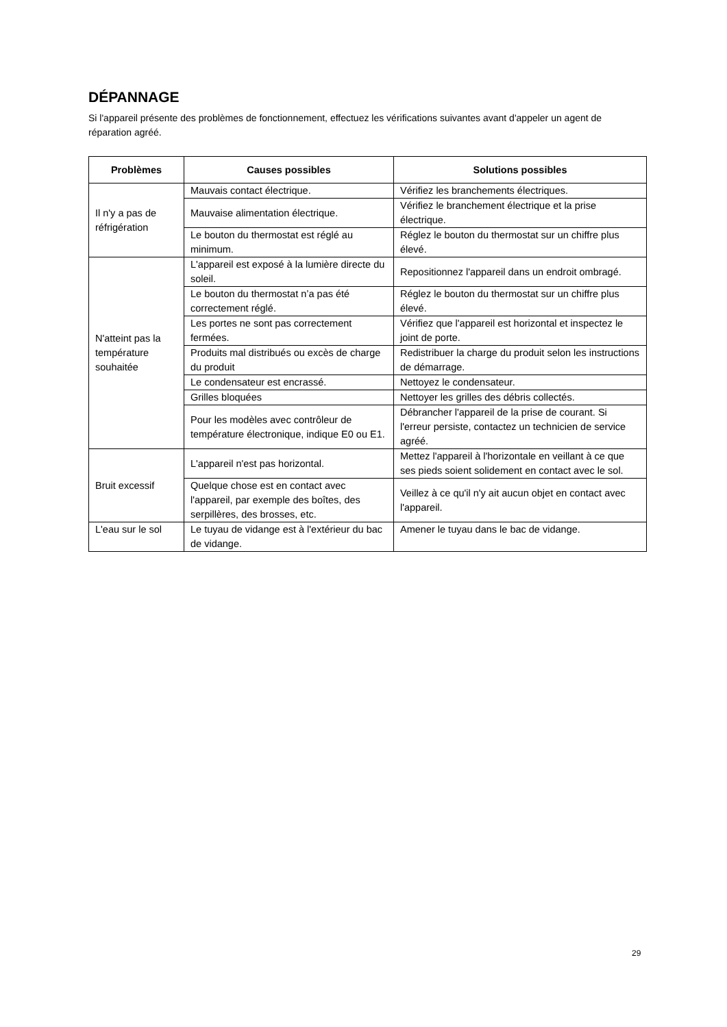DÉPANNAGE
Si l'appareil présente des problèmes de fonctionnement, effectuez les vérifications suivantes avant d'appeler un agent de réparation agréé.
| Problèmes | Causes possibles | Solutions possibles |
| --- | --- | --- |
| Il n'y a pas de réfrigération | Mauvais contact électrique. | Vérifiez les branchements électriques. |
| | Mauvaise alimentation électrique. | Vérifiez le branchement électrique et la prise électrique. |
| | Le bouton du thermostat est réglé au minimum. | Réglez le bouton du thermostat sur un chiffre plus élevé. |
| N'atteint pas la température souhaitée | L'appareil est exposé à la lumière directe du soleil. | Repositionnez l'appareil dans un endroit ombragé. |
| | Le bouton du thermostat n’a pas été correctement réglé. | Réglez le bouton du thermostat sur un chiffre plus élevé. |
| | Les portes ne sont pas correctement fermées. | Vérifiez que l'appareil est horizontal et inspectez le joint de porte. |
| | Produits mal distribués ou excès de charge du produit | Redistribuer la charge du produit selon les instructions de démarrage. |
| | Le condensateur est encrassé. | Nettoyez le condensateur. |
| | Grilles bloquées | Nettoyer les grilles des débris collectés. |
| | Pour les modèles avec contrôleur de température électronique, indique E0 ou E1. | Débrancher l'appareil de la prise de courant. Si l'erreur persiste, contactez un technicien de service agréé. |
| Bruit excessif | L'appareil n'est pas horizontal. | Mettez l'appareil à l'horizontale en veillant à ce que ses pieds soient solidement en contact avec le sol. |
| | Quelque chose est en contact avec l'appareil, par exemple des boîtes, des serpillères, des brosses, etc. | Veillez à ce qu'il n'y ait aucun objet en contact avec l'appareil. |
| L'eau sur le sol | Le tuyau de vidange est à l'extérieur du bac de vidange. | Amener le tuyau dans le bac de vidange. |
29